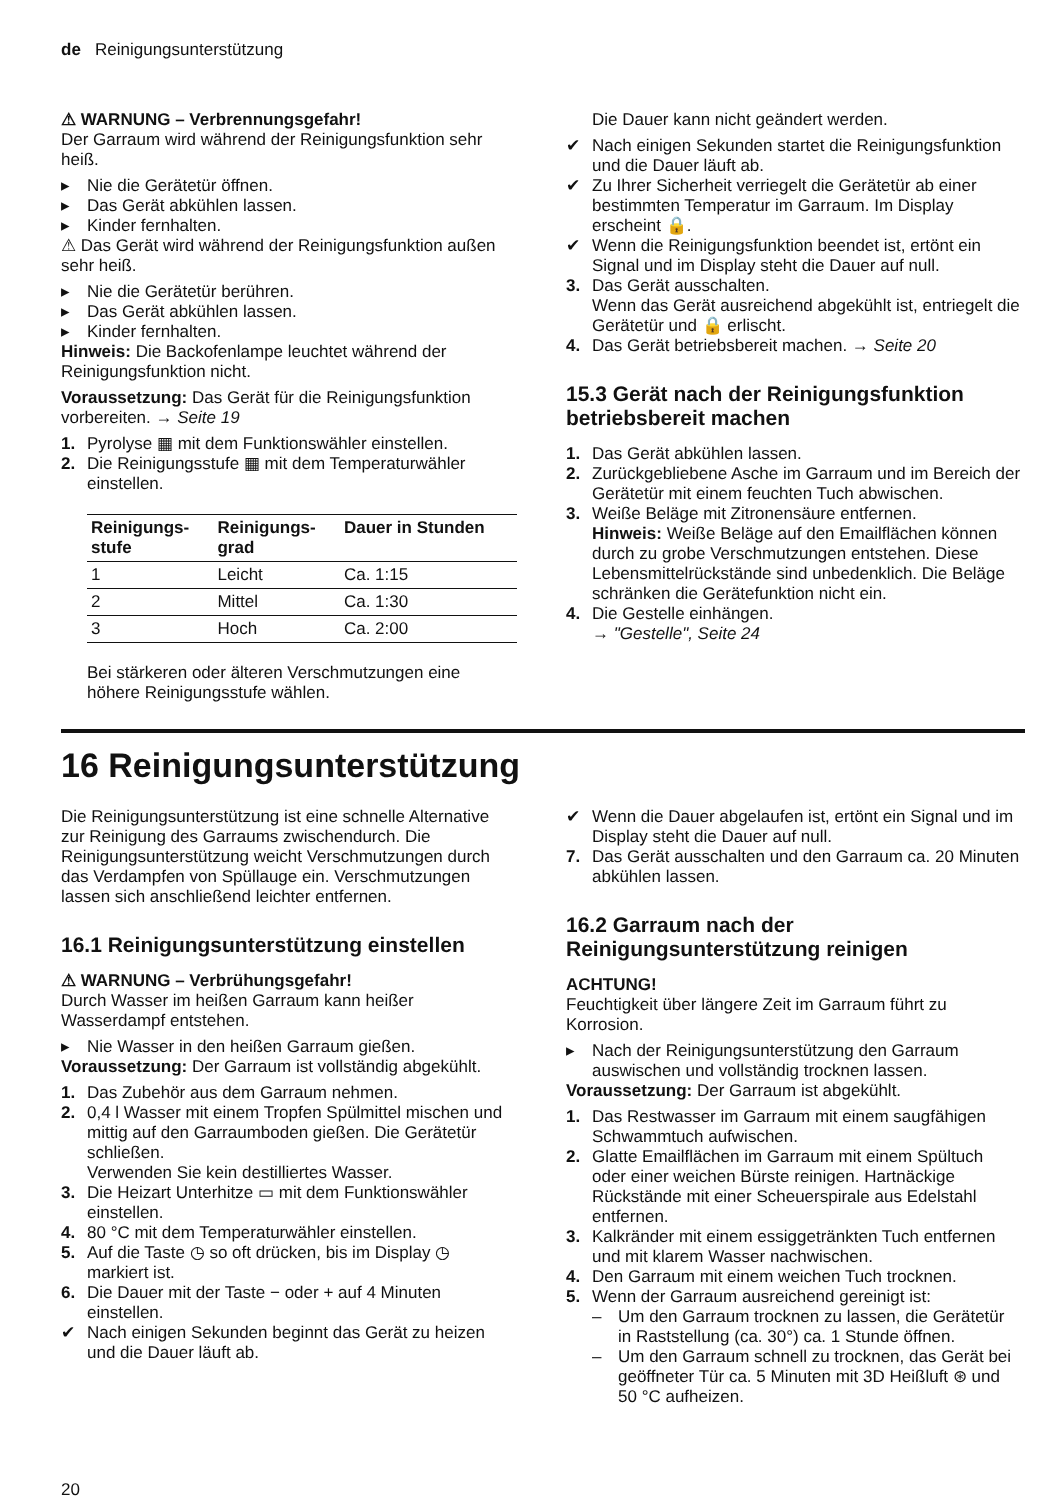de Reinigungsunterstützung
⚠ WARNUNG – Verbrennungsgefahr!
Der Garraum wird während der Reinigungsfunktion sehr heiß.
▸ Nie die Gerätetür öffnen.
▸ Das Gerät abkühlen lassen.
▸ Kinder fernhalten.
⚠ Das Gerät wird während der Reinigungsfunktion außen sehr heiß.
▸ Nie die Gerätetür berühren.
▸ Das Gerät abkühlen lassen.
▸ Kinder fernhalten.
Hinweis: Die Backofenlampe leuchtet während der Reinigungsfunktion nicht.
Voraussetzung: Das Gerät für die Reinigungsfunktion vorbereiten. → Seite 19
1. Pyrolyse ▦ mit dem Funktionswähler einstellen.
2. Die Reinigungsstufe ▦ mit dem Temperaturwähler einstellen.
| Reinigungs- stufe | Reinigungs- grad | Dauer in Stunden |
| --- | --- | --- |
| 1 | Leicht | Ca. 1:15 |
| 2 | Mittel | Ca. 1:30 |
| 3 | Hoch | Ca. 2:00 |
Bei stärkeren oder älteren Verschmutzungen eine höhere Reinigungsstufe wählen.
Die Dauer kann nicht geändert werden.
✔ Nach einigen Sekunden startet die Reinigungsfunktion und die Dauer läuft ab.
✔ Zu Ihrer Sicherheit verriegelt die Gerätetür ab einer bestimmten Temperatur im Garraum. Im Display erscheint 🔒.
✔ Wenn die Reinigungsfunktion beendet ist, ertönt ein Signal und im Display steht die Dauer auf null.
3. Das Gerät ausschalten.
Wenn das Gerät ausreichend abgekühlt ist, entriegelt die Gerätetür und 🔒 erlischt.
4. Das Gerät betriebsbereit machen. → Seite 20
15.3 Gerät nach der Reinigungsfunktion betriebsbereit machen
1. Das Gerät abkühlen lassen.
2. Zurückgebliebene Asche im Garraum und im Bereich der Gerätetür mit einem feuchten Tuch abwischen.
3. Weiße Beläge mit Zitronensäure entfernen.
Hinweis: Weiße Beläge auf den Emailflächen können durch zu grobe Verschmutzungen entstehen. Diese Lebensmittelrückstände sind unbedenklich. Die Beläge schränken die Gerätefunktion nicht ein.
4. Die Gestelle einhängen.
→ "Gestelle", Seite 24
16 Reinigungsunterstützung
Die Reinigungsunterstützung ist eine schnelle Alternative zur Reinigung des Garraums zwischendurch. Die Reinigungsunterstützung weicht Verschmutzungen durch das Verdampfen von Spüllauge ein. Verschmutzungen lassen sich anschließend leichter entfernen.
16.1 Reinigungsunterstützung einstellen
⚠ WARNUNG – Verbrühungsgefahr!
Durch Wasser im heißen Garraum kann heißer Wasserdampf entstehen.
▸ Nie Wasser in den heißen Garraum gießen.
Voraussetzung: Der Garraum ist vollständig abgekühlt.
1. Das Zubehör aus dem Garraum nehmen.
2. 0,4 l Wasser mit einem Tropfen Spülmittel mischen und mittig auf den Garraumboden gießen. Die Gerätetür schließen.
Verwenden Sie kein destilliertes Wasser.
3. Die Heizart Unterhitze ▭ mit dem Funktionswähler einstellen.
4. 80 °C mit dem Temperaturwähler einstellen.
5. Auf die Taste ◷ so oft drücken, bis im Display ◷ markiert ist.
6. Die Dauer mit der Taste − oder + auf 4 Minuten einstellen.
✔ Nach einigen Sekunden beginnt das Gerät zu heizen und die Dauer läuft ab.
✔ Wenn die Dauer abgelaufen ist, ertönt ein Signal und im Display steht die Dauer auf null.
7. Das Gerät ausschalten und den Garraum ca. 20 Minuten abkühlen lassen.
16.2 Garraum nach der Reinigungsunterstützung reinigen
ACHTUNG!
Feuchtigkeit über längere Zeit im Garraum führt zu Korrosion.
▸ Nach der Reinigungsunterstützung den Garraum auswischen und vollständig trocknen lassen.
Voraussetzung: Der Garraum ist abgekühlt.
1. Das Restwasser im Garraum mit einem saugfähigen Schwammtuch aufwischen.
2. Glatte Emailflächen im Garraum mit einem Spültuch oder einer weichen Bürste reinigen. Hartnäckige Rückstände mit einer Scheuerspirale aus Edelstahl entfernen.
3. Kalkränder mit einem essiggetränkten Tuch entfernen und mit klarem Wasser nachwischen.
4. Den Garraum mit einem weichen Tuch trocknen.
5. Wenn der Garraum ausreichend gereinigt ist:
– Um den Garraum trocknen zu lassen, die Gerätetür in Raststellung (ca. 30°) ca. 1 Stunde öffnen.
– Um den Garraum schnell zu trocknen, das Gerät bei geöffneter Tür ca. 5 Minuten mit 3D Heißluft ⊛ und 50 °C aufheizen.
20